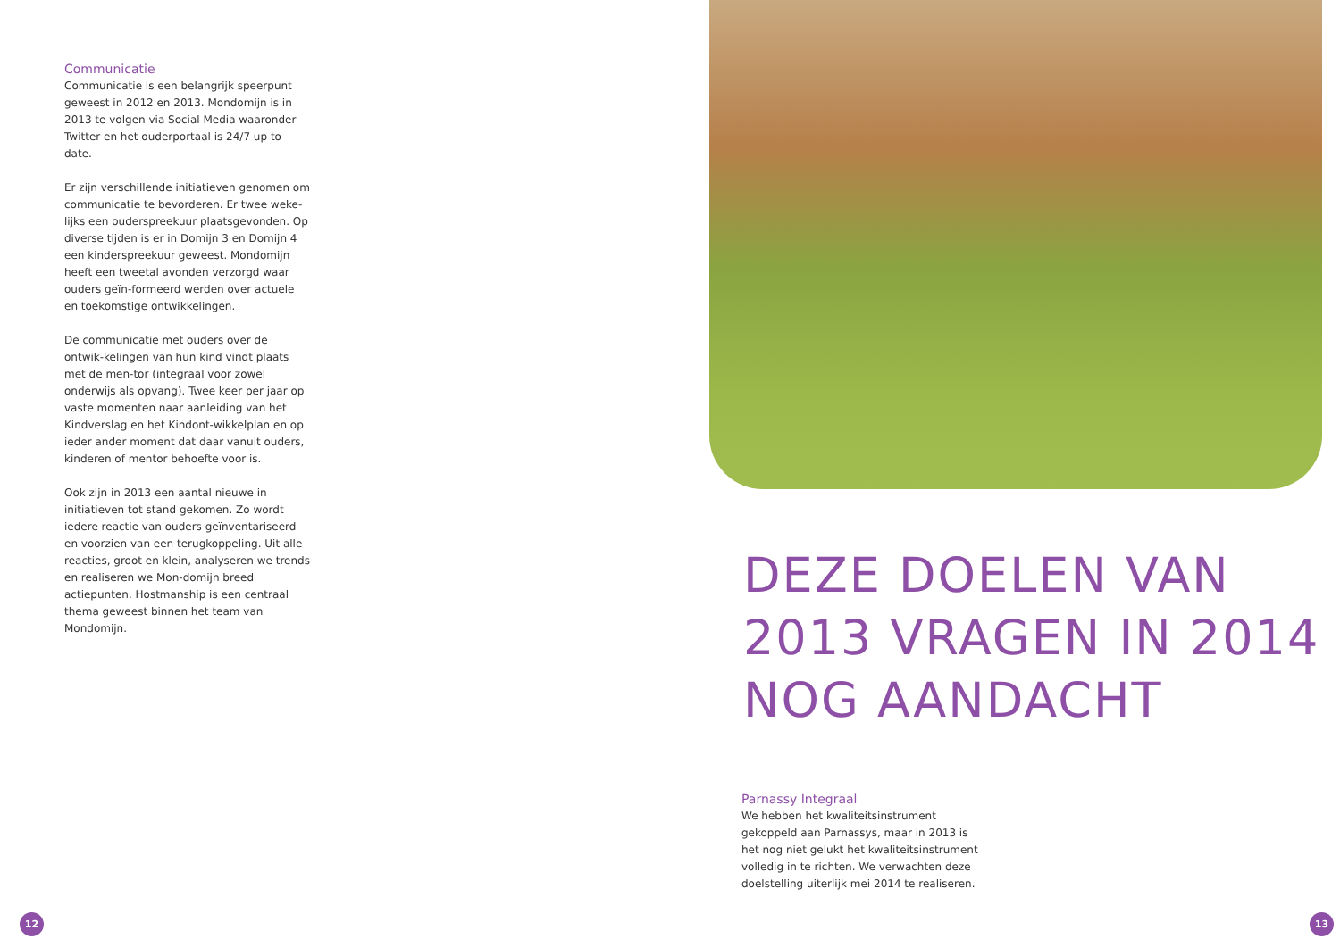Communicatie
Communicatie is een belangrijk speerpunt geweest in 2012 en 2013. Mondomijn is in 2013 te volgen via Social Media waaronder Twitter en het ouderportaal is 24/7 up to date.
Er zijn verschillende initiatieven genomen om communicatie te bevorderen. Er twee weke-lijks een ouderspreekuur plaatsgevonden. Op diverse tijden is er in Domijn 3 en Domijn 4 een kinderspreekuur geweest. Mondomijn heeft een tweetal avonden verzorgd waar ouders geïn-formeerd werden over actuele en toekomstige ontwikkelingen.
De communicatie met ouders over de ontwik-kelingen van hun kind vindt plaats met de men-tor (integraal voor zowel onderwijs als opvang). Twee keer per jaar op vaste momenten naar aanleiding van het Kindverslag en het Kindont-wikkelplan en op ieder ander moment dat daar vanuit ouders, kinderen of mentor behoefte voor is.
Ook zijn in 2013 een aantal nieuwe in initiatieven tot stand gekomen. Zo wordt iedere reactie van ouders geïnventariseerd en voorzien van een terugkoppeling. Uit alle reacties, groot en klein, analyseren we trends en realiseren we Mon-domijn breed actiepunten. Hostmanship is een centraal thema geweest binnen het team van Mondomijn.
DEZE DOELEN VAN
2013 VRAGEN IN 2014
NOG AANDACHT
Parnassy Integraal
We hebben het kwaliteitsinstrument gekoppeld aan Parnassys, maar in 2013 is het nog niet gelukt het kwaliteitsinstrument volledig in te richten. We verwachten deze doelstelling uiterlijk mei 2014 te realiseren.
12 13